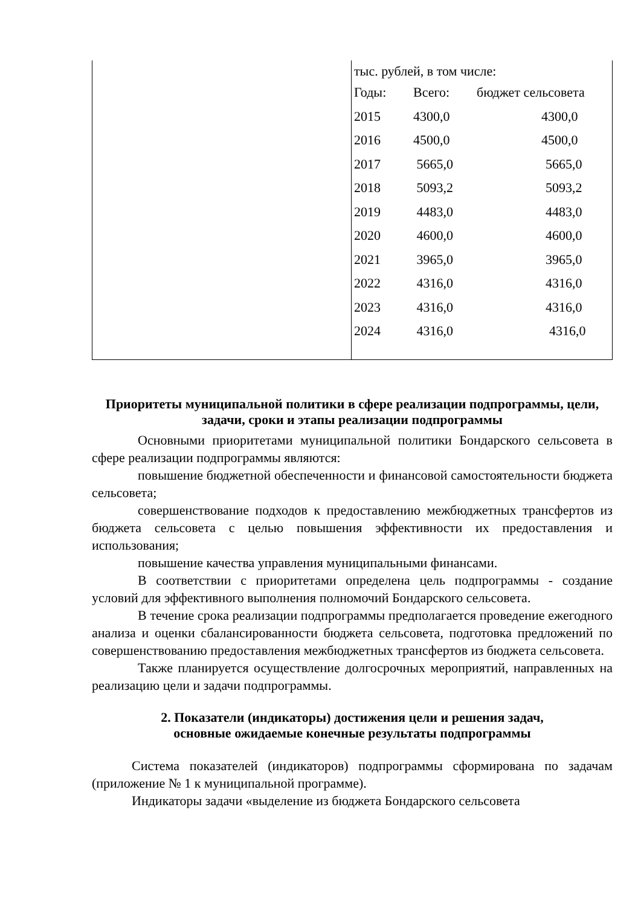| | тыс. рублей, в том числе: / Годы: / Всего: / бюджет сельсовета / / 2015 / 4300,0 / 4300,0 / / 2016 / 4500,0 / 4500,0 / / 2017 / 5665,0 / 5665,0 / / 2018 / 5093,2 / 5093,2 / / 2019 / 4483,0 / 4483,0 / / 2020 / 4600,0 / 4600,0 / / 2021 / 3965,0 / 3965,0 / / 2022 / 4316,0 / 4316,0 / / 2023 / 4316,0 / 4316,0 / / 2024 / 4316,0 / 4316,0 / |
Приоритеты муниципальной политики в сфере реализации подпрограммы, цели, задачи, сроки и этапы реализации подпрограммы
Основными приоритетами муниципальной политики Бондарского сельсовета в сфере реализации подпрограммы являются:
повышение бюджетной обеспеченности и финансовой самостоятельности бюджета сельсовета;
совершенствование подходов к предоставлению межбюджетных трансфертов из бюджета сельсовета с целью повышения эффективности их предоставления и использования;
повышение качества управления муниципальными финансами.
В соответствии с приоритетами определена цель подпрограммы - создание условий для эффективного выполнения полномочий Бондарского сельсовета.
В течение срока реализации подпрограммы предполагается проведение ежегодного анализа и оценки сбалансированности бюджета сельсовета, подготовка предложений по совершенствованию предоставления межбюджетных трансфертов из бюджета сельсовета.
Также планируется осуществление долгосрочных мероприятий, направленных на реализацию цели и задачи подпрограммы.
2. Показатели (индикаторы) достижения цели и решения задач,
основные ожидаемые конечные результаты подпрограммы
Система показателей (индикаторов) подпрограммы сформирована по задачам (приложение № 1 к муниципальной программе).
Индикаторы задачи «выделение из бюджета Бондарского сельсовета